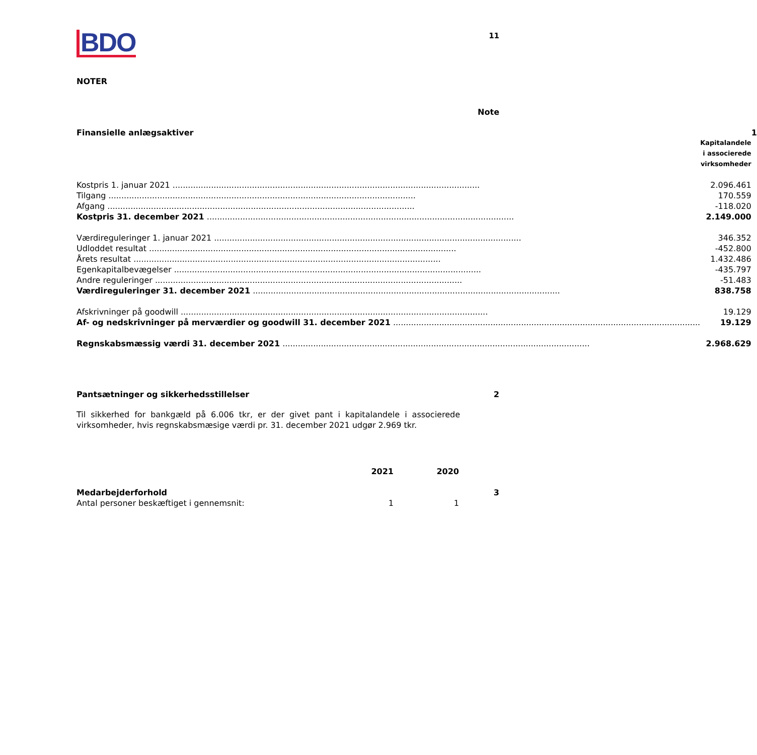BDO
11
NOTER
Note
| Finansielle anlægsaktiver | | 1 |
| | Kapitalandele i associerede virksomheder | |
| Kostpris 1. januar 2021 | 2.096.461 | |
| Tilgang | 170.559 | |
| Afgang | -118.020 | |
| Kostpris 31. december 2021 | 2.149.000 | |
| Værdireguleringer 1. januar 2021 | 346.352 | |
| Udloddet resultat | -452.800 | |
| Årets resultat | 1.432.486 | |
| Egenkapitalbevægelser | -435.797 | |
| Andre reguleringer | -51.483 | |
| Værdireguleringer 31. december 2021 | 838.758 | |
| Afskrivninger på goodwill | 19.129 | |
| Af- og nedskrivninger på merværdier og goodwill 31. december 2021 | 19.129 | |
| Regnskabsmæssig værdi 31. december 2021 | 2.968.629 | |
| Pantsætninger og sikkerhedsstillelser | 2 |
Til sikkerhed for bankgæld på 6.006 tkr, er der givet pant i kapitalandele i associerede virksomheder, hvis regnskabsmæsige værdi pr. 31. december 2021 udgør 2.969 tkr.
| | 2021 | 2020 | |
| Medarbejderforhold | | | 3 |
| Antal personer beskæftiget i gennemsnit: | 1 | 1 | |